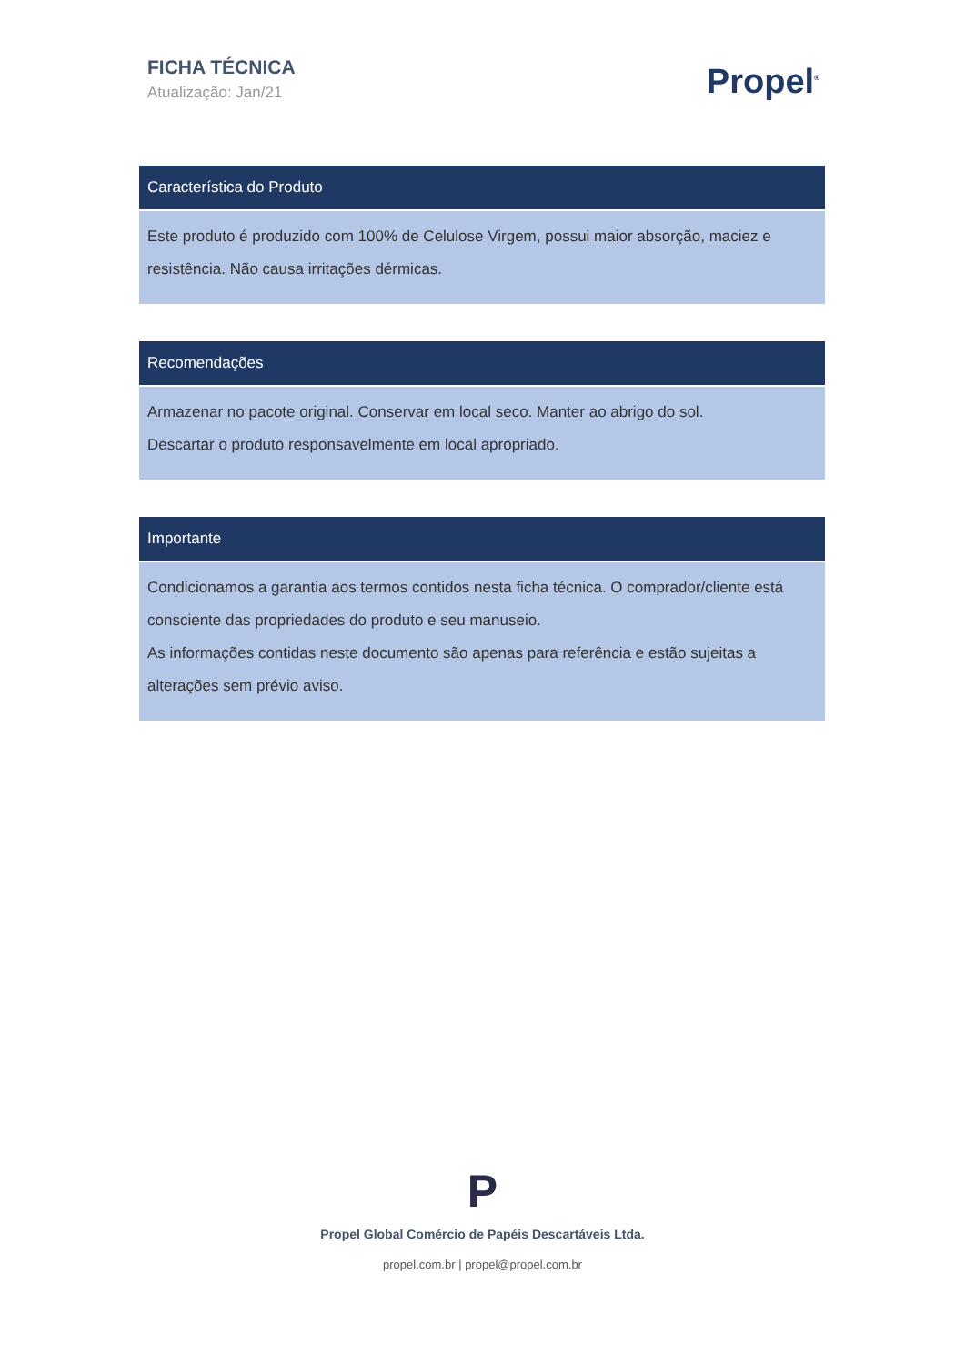FICHA TÉCNICA
Atualização: Jan/21
Propel<sup>®</sup>
Característica do Produto
Este produto é produzido com 100% de Celulose Virgem, possui maior absorção, maciez e resistência. Não causa irritações dérmicas.
Recomendações
Armazenar no pacote original. Conservar em local seco. Manter ao abrigo do sol.
Descartar o produto responsavelmente em local apropriado.
Importante
Condicionamos a garantia aos termos contidos nesta ficha técnica. O comprador/cliente está consciente das propriedades do produto e seu manuseio.
As informações contidas neste documento são apenas para referência e estão sujeitas a alterações sem prévio aviso.
P
Propel Global Comércio de Papéis Descartáveis Ltda.
propel.com.br | propel@propel.com.br